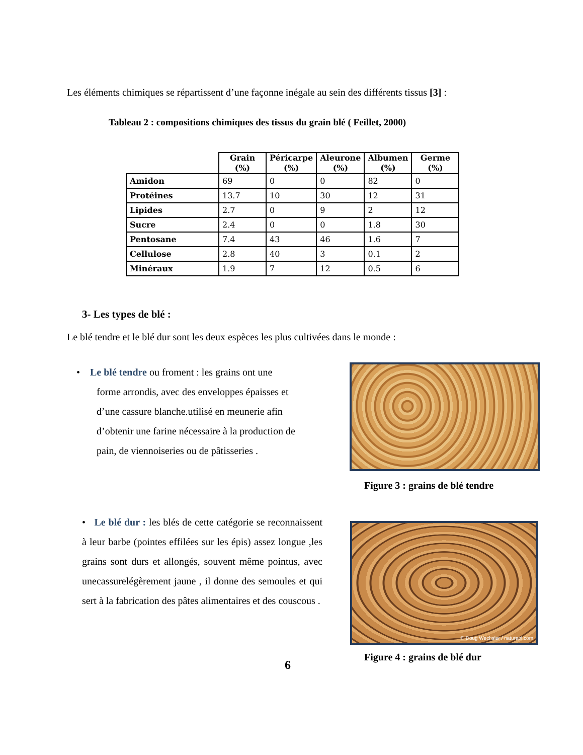Les éléments chimiques se répartissent d’une façonne inégale au sein des différents tissus [3] :
Tableau 2 : compositions chimiques des tissus du grain blé ( Feillet, 2000)
| | Grain (%) | Péricarpe (%) | Aleurone (%) | Albumen (%) | Germe (%) |
| --- | --- | --- | --- | --- | --- |
| Amidon | 69 | 0 | 0 | 82 | 0 |
| Protéines | 13.7 | 10 | 30 | 12 | 31 |
| Lipides | 2.7 | 0 | 9 | 2 | 12 |
| Sucre | 2.4 | 0 | 0 | 1.8 | 30 |
| Pentosane | 7.4 | 43 | 46 | 1.6 | 7 |
| Cellulose | 2.8 | 40 | 3 | 0.1 | 2 |
| Minéraux | 1.9 | 7 | 12 | 0.5 | 6 |
3- Les types de blé :
Le blé tendre et le blé dur sont les deux espèces les plus cultivées dans le monde :
• Le blé tendre ou froment : les grains ont une
forme arrondis, avec des enveloppes épaisses et
d’une cassure blanche.utilisé en meunerie afin
d’obtenir une farine nécessaire à la production de
pain, de viennoiseries ou de pâtisseries .
Figure 3 : grains de blé tendre
• Le blé dur : les blés de cette catégorie se reconnaissent à leur barbe (pointes effilées sur les épis) assez longue ,les grains sont durs et allongés, souvent même pointus, avec unecassurelégèrement jaune , il donne des semoules et qui sert à la fabrication des pâtes alimentaires et des couscous .
© Doug Wechsler / naturepl.com
Figure 4 : grains de blé dur
6